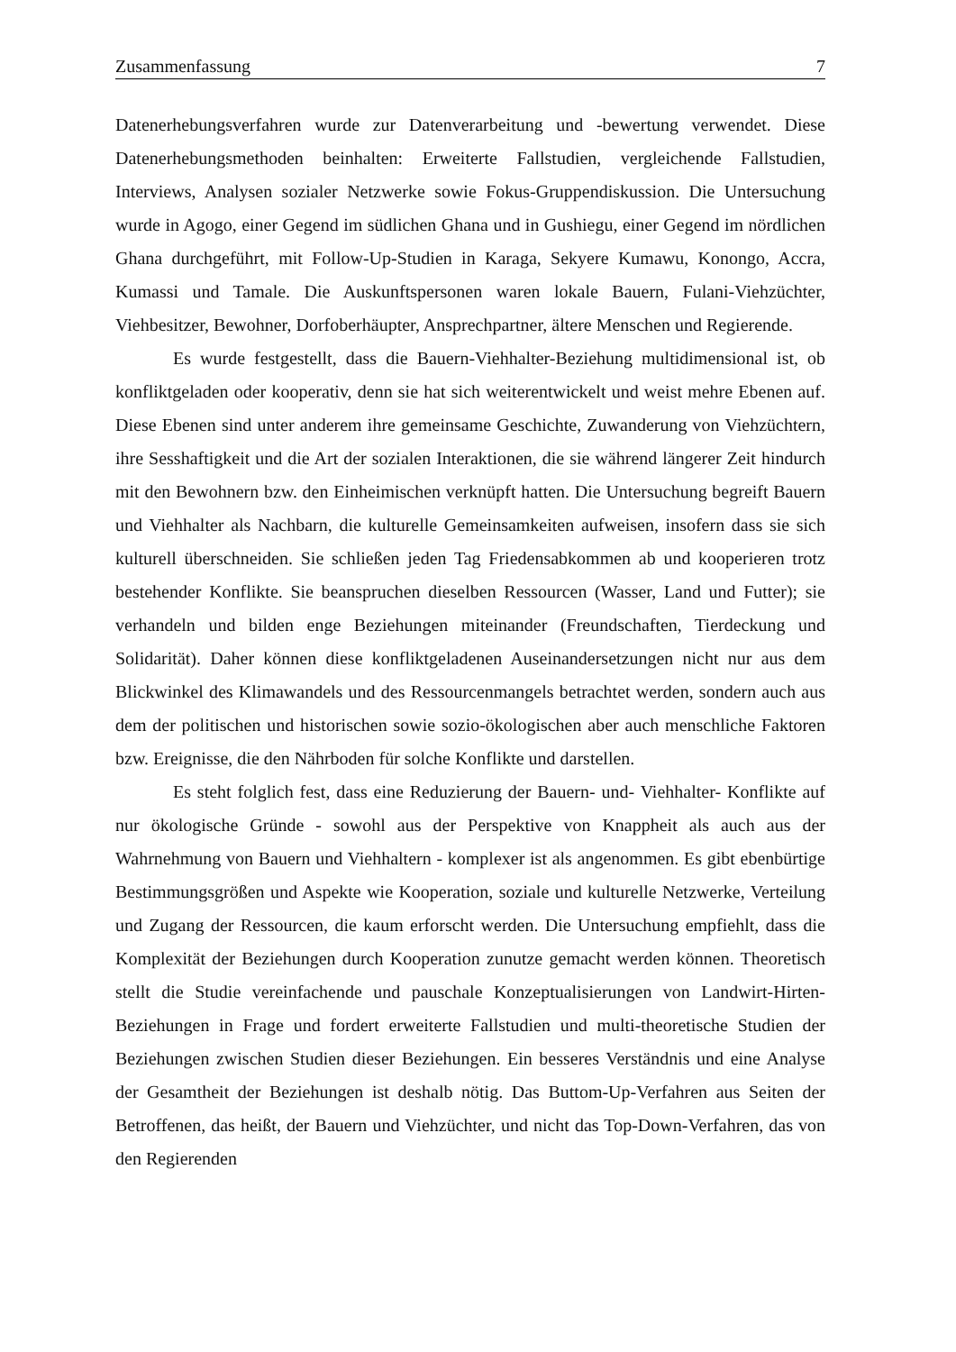Zusammenfassung 7
Datenerhebungsverfahren wurde zur Datenverarbeitung und -bewertung verwendet. Diese Datenerhebungsmethoden beinhalten: Erweiterte Fallstudien, vergleichende Fallstudien, Interviews, Analysen sozialer Netzwerke sowie Fokus-Gruppendiskussion. Die Untersuchung wurde in Agogo, einer Gegend im südlichen Ghana und in Gushiegu, einer Gegend im nördlichen Ghana durchgeführt, mit Follow-Up-Studien in Karaga, Sekyere Kumawu, Konongo, Accra, Kumassi und Tamale. Die Auskunftspersonen waren lokale Bauern, Fulani-Viehzüchter, Viehbesitzer, Bewohner, Dorfoberhäupter, Ansprechpartner, ältere Menschen und Regierende.
Es wurde festgestellt, dass die Bauern-Viehhalter-Beziehung multidimensional ist, ob konfliktgeladen oder kooperativ, denn sie hat sich weiterentwickelt und weist mehre Ebenen auf. Diese Ebenen sind unter anderem ihre gemeinsame Geschichte, Zuwanderung von Viehzüchtern, ihre Sesshaftigkeit und die Art der sozialen Interaktionen, die sie während längerer Zeit hindurch mit den Bewohnern bzw. den Einheimischen verknüpft hatten. Die Untersuchung begreift Bauern und Viehhalter als Nachbarn, die kulturelle Gemeinsamkeiten aufweisen, insofern dass sie sich kulturell überschneiden. Sie schließen jeden Tag Friedensabkommen ab und kooperieren trotz bestehender Konflikte. Sie beanspruchen dieselben Ressourcen (Wasser, Land und Futter); sie verhandeln und bilden enge Beziehungen miteinander (Freundschaften, Tierdeckung und Solidarität). Daher können diese konfliktgeladenen Auseinandersetzungen nicht nur aus dem Blickwinkel des Klimawandels und des Ressourcenmangels betrachtet werden, sondern auch aus dem der politischen und historischen sowie sozio-ökologischen aber auch menschliche Faktoren bzw. Ereignisse, die den Nährboden für solche Konflikte und darstellen.
Es steht folglich fest, dass eine Reduzierung der Bauern- und- Viehhalter- Konflikte auf nur ökologische Gründe - sowohl aus der Perspektive von Knappheit als auch aus der Wahrnehmung von Bauern und Viehhaltern - komplexer ist als angenommen. Es gibt ebenbürtige Bestimmungsgrößen und Aspekte wie Kooperation, soziale und kulturelle Netzwerke, Verteilung und Zugang der Ressourcen, die kaum erforscht werden. Die Untersuchung empfiehlt, dass die Komplexität der Beziehungen durch Kooperation zunutze gemacht werden können. Theoretisch stellt die Studie vereinfachende und pauschale Konzeptualisierungen von Landwirt-Hirten-Beziehungen in Frage und fordert erweiterte Fallstudien und multi-theoretische Studien der Beziehungen zwischen Studien dieser Beziehungen. Ein besseres Verständnis und eine Analyse der Gesamtheit der Beziehungen ist deshalb nötig. Das Buttom-Up-Verfahren aus Seiten der Betroffenen, das heißt, der Bauern und Viehzüchter, und nicht das Top-Down-Verfahren, das von den Regierenden